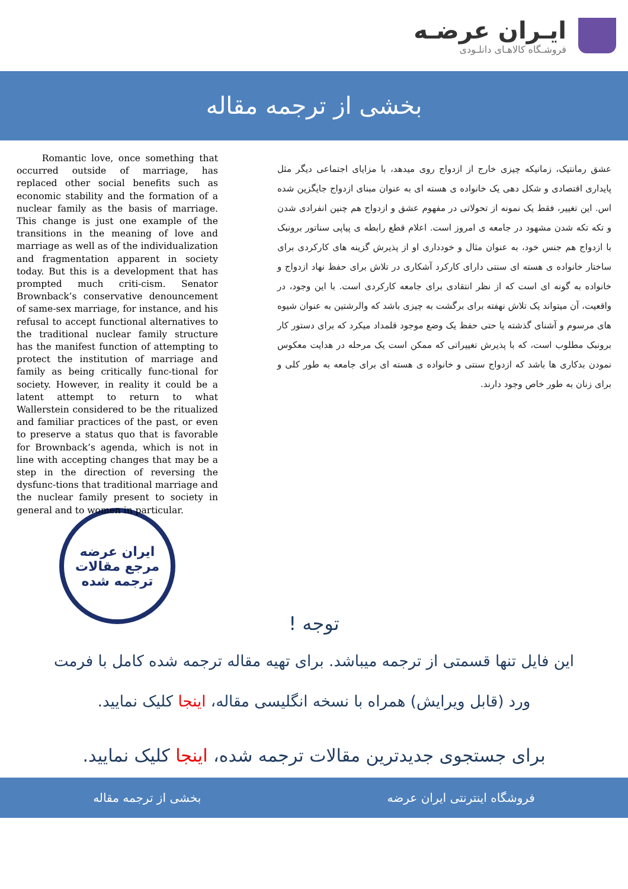ایـران عرضـه
فروشـگاه کالاهـای دانلـودی
بخشی از ترجمه مقاله
عشق رمانتیک، زمانیکه چیزی خارج از ازدواج روی میدهد، با مزایای اجتماعی دیگر مثل پایداری اقتصادی و شکل دهی یک خانواده ی هسته ای به عنوان مبنای ازدواج جایگزین شده اس. این تغییر، فقط یک نمونه از تحولاتی در مفهوم عشق و ازدواج هم چنین انفرادی شدن و تکه تکه شدن مشهود در جامعه ی امروز است. اعلام قطع رابطه ی پیاپی سناتور برونبک با ازدواج هم جنس خود، به عنوان مثال و خودداری او از پذیرش گزینه های کارکردی برای ساختار خانواده ی هسته ای سنتی دارای کارکرد آشکاری در تلاش برای حفظ نهاد ازدواج و خانواده به گونه ای است که از نظر انتقادی برای جامعه کارکردی است. با این وجود، در واقعیت، آن میتواند یک تلاش نهفته برای برگشت به چیزی باشد که والرشتین به عنوان شیوه های مرسوم و آشنای گذشته یا حتی حفظ یک وضع موجود قلمداد میکرد که برای دستور کار برونبک مطلوب است، که با پذیرش تغییراتی که ممکن است یک مرحله در هدایت معکوس نمودن بدکاری ها باشد که ازدواج سنتی و خانواده ی هسته ای برای جامعه به طور کلی و برای زنان به طور خاص وجود دارند.
Romantic love, once something that occurred outside of marriage, has replaced other social benefits such as economic stability and the formation of a nuclear family as the basis of marriage. This change is just one example of the transitions in the meaning of love and marriage as well as of the individualization and fragmentation apparent in society today. But this is a development that has prompted much criti-cism. Senator Brownback’s conservative denouncement of same-sex marriage, for instance, and his refusal to accept functional alternatives to the traditional nuclear family structure has the manifest function of attempting to protect the institution of marriage and family as being critically func-tional for society. However, in reality it could be a latent attempt to return to what Wallerstein considered to be the ritualized and familiar practices of the past, or even to preserve a status quo that is favorable for Brownback’s agenda, which is not in line with accepting changes that may be a step in the direction of reversing the dysfunc-tions that traditional marriage and the nuclear family present to society in general and to women in particular.
ایران عرضه
مرجع مقالات
ترجمه شده
توجه !
این فایل تنها قسمتی از ترجمه میباشد. برای تهیه مقاله ترجمه شده کامل با فرمت
ورد (قابل ویرایش) همراه با نسخه انگلیسی مقاله، اینجا کلیک نمایید.
برای جستجوی جدیدترین مقالات ترجمه شده، اینجا کلیک نمایید.
فروشگاه اینترنتی ایران عرضه بخشی از ترجمه مقاله